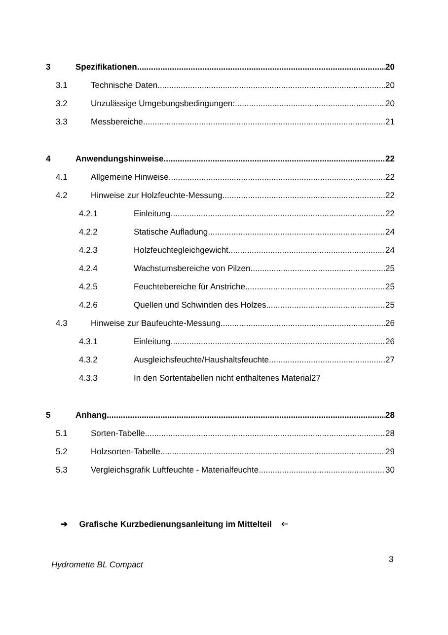3 Spezifikationen 20
3.1 Technische Daten 20
3.2 Unzulässige Umgebungsbedingungen: 20
3.3 Messbereiche 21
4 Anwendungshinweise 22
4.1 Allgemeine Hinweise 22
4.2 Hinweise zur Holzfeuchte-Messung 22
4.2.1 Einleitung 22
4.2.2 Statische Aufladung 24
4.2.3 Holzfeuchtegleichgewicht 24
4.2.4 Wachstumsbereiche von Pilzen 25
4.2.5 Feuchtebereiche für Anstriche 25
4.2.6 Quellen und Schwinden des Holzes 25
4.3 Hinweise zur Baufeuchte-Messung 26
4.3.1 Einleitung 26
4.3.2 Ausgleichsfeuchte/Haushaltsfeuchte 27
4.3.3 In den Sortentabellen nicht enthaltenes Material 27
5 Anhang 28
5.1 Sorten-Tabelle 28
5.2 Holzsorten-Tabelle 29
5.3 Vergleichsgrafik Luftfeuchte - Materialfeuchte 30
➔ Grafische Kurzbedienungsanleitung im Mittelteil 🡐
Hydromette BL Compact
3